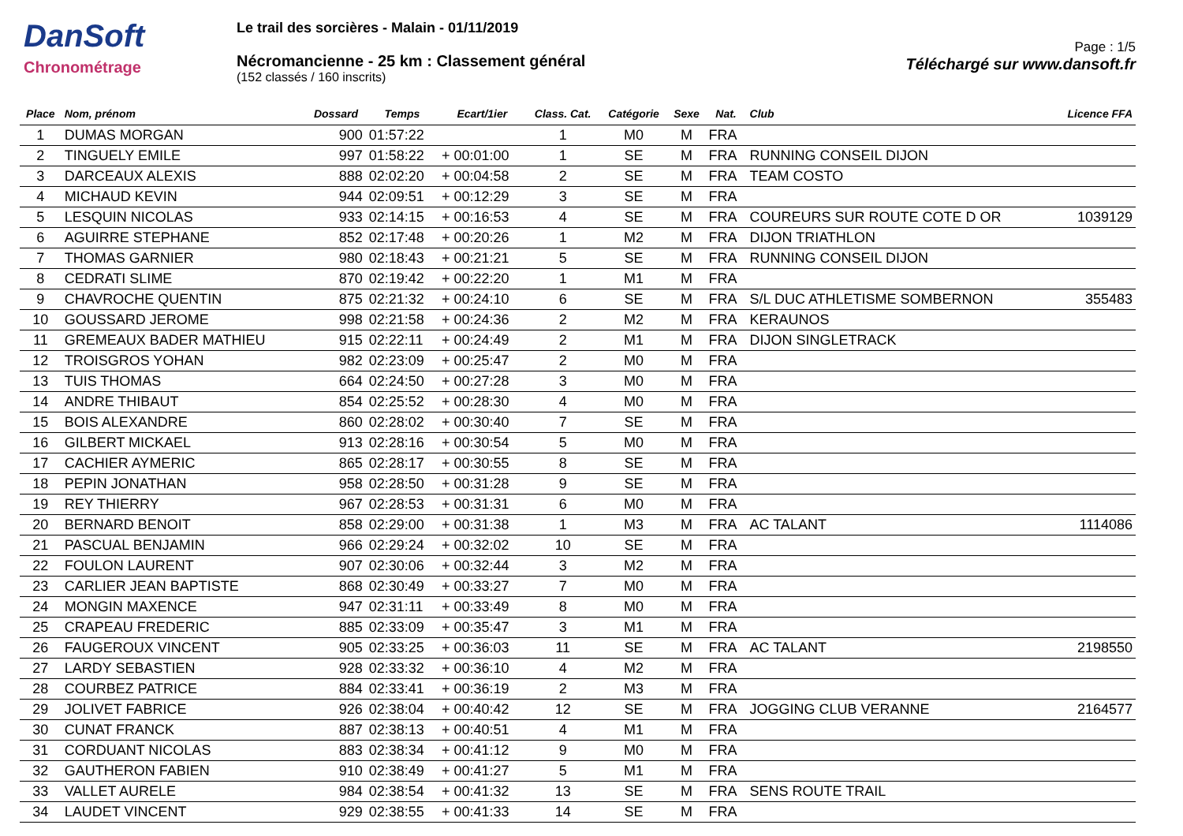DanSoft
Chronométrage
Le trail des sorcières - Malain - 01/11/2019
Nécromancienne - 25 km : Classement général
(152 classés / 160 inscrits)
Page : 1/5
Téléchargé sur www.dansoft.fr
| Place | Nom, prénom | Dossard | Temps | Ecart/1ier | Class. Cat. | Catégorie | Sexe | Nat. | Club | Licence FFA |
| --- | --- | --- | --- | --- | --- | --- | --- | --- | --- | --- |
| 1 | DUMAS MORGAN | 900 | 01:57:22 | | 1 | M0 | M | FRA | | |
| 2 | TINGUELY EMILE | 997 | 01:58:22 | + 00:01:00 | 1 | SE | M | FRA | RUNNING CONSEIL DIJON | |
| 3 | DARCEAUX ALEXIS | 888 | 02:02:20 | + 00:04:58 | 2 | SE | M | FRA | TEAM COSTO | |
| 4 | MICHAUD KEVIN | 944 | 02:09:51 | + 00:12:29 | 3 | SE | M | FRA | | |
| 5 | LESQUIN NICOLAS | 933 | 02:14:15 | + 00:16:53 | 4 | SE | M | FRA | COUREURS SUR ROUTE COTE D OR | 1039129 |
| 6 | AGUIRRE STEPHANE | 852 | 02:17:48 | + 00:20:26 | 1 | M2 | M | FRA | DIJON TRIATHLON | |
| 7 | THOMAS GARNIER | 980 | 02:18:43 | + 00:21:21 | 5 | SE | M | FRA | RUNNING CONSEIL DIJON | |
| 8 | CEDRATI SLIME | 870 | 02:19:42 | + 00:22:20 | 1 | M1 | M | FRA | | |
| 9 | CHAVROCHE QUENTIN | 875 | 02:21:32 | + 00:24:10 | 6 | SE | M | FRA | S/L DUC ATHLETISME SOMBERNON | 355483 |
| 10 | GOUSSARD JEROME | 998 | 02:21:58 | + 00:24:36 | 2 | M2 | M | FRA | KERAUNOS | |
| 11 | GREMEAUX BADER MATHIEU | 915 | 02:22:11 | + 00:24:49 | 2 | M1 | M | FRA | DIJON SINGLETRACK | |
| 12 | TROISGROS YOHAN | 982 | 02:23:09 | + 00:25:47 | 2 | M0 | M | FRA | | |
| 13 | TUIS THOMAS | 664 | 02:24:50 | + 00:27:28 | 3 | M0 | M | FRA | | |
| 14 | ANDRE THIBAUT | 854 | 02:25:52 | + 00:28:30 | 4 | M0 | M | FRA | | |
| 15 | BOIS ALEXANDRE | 860 | 02:28:02 | + 00:30:40 | 7 | SE | M | FRA | | |
| 16 | GILBERT MICKAEL | 913 | 02:28:16 | + 00:30:54 | 5 | M0 | M | FRA | | |
| 17 | CACHIER AYMERIC | 865 | 02:28:17 | + 00:30:55 | 8 | SE | M | FRA | | |
| 18 | PEPIN JONATHAN | 958 | 02:28:50 | + 00:31:28 | 9 | SE | M | FRA | | |
| 19 | REY THIERRY | 967 | 02:28:53 | + 00:31:31 | 6 | M0 | M | FRA | | |
| 20 | BERNARD BENOIT | 858 | 02:29:00 | + 00:31:38 | 1 | M3 | M | FRA | AC TALANT | 1114086 |
| 21 | PASCUAL BENJAMIN | 966 | 02:29:24 | + 00:32:02 | 10 | SE | M | FRA | | |
| 22 | FOULON LAURENT | 907 | 02:30:06 | + 00:32:44 | 3 | M2 | M | FRA | | |
| 23 | CARLIER JEAN BAPTISTE | 868 | 02:30:49 | + 00:33:27 | 7 | M0 | M | FRA | | |
| 24 | MONGIN MAXENCE | 947 | 02:31:11 | + 00:33:49 | 8 | M0 | M | FRA | | |
| 25 | CRAPEAU FREDERIC | 885 | 02:33:09 | + 00:35:47 | 3 | M1 | M | FRA | | |
| 26 | FAUGEROUX VINCENT | 905 | 02:33:25 | + 00:36:03 | 11 | SE | M | FRA | AC TALANT | 2198550 |
| 27 | LARDY SEBASTIEN | 928 | 02:33:32 | + 00:36:10 | 4 | M2 | M | FRA | | |
| 28 | COURBEZ PATRICE | 884 | 02:33:41 | + 00:36:19 | 2 | M3 | M | FRA | | |
| 29 | JOLIVET FABRICE | 926 | 02:38:04 | + 00:40:42 | 12 | SE | M | FRA | JOGGING CLUB VERANNE | 2164577 |
| 30 | CUNAT FRANCK | 887 | 02:38:13 | + 00:40:51 | 4 | M1 | M | FRA | | |
| 31 | CORDUANT NICOLAS | 883 | 02:38:34 | + 00:41:12 | 9 | M0 | M | FRA | | |
| 32 | GAUTHERON FABIEN | 910 | 02:38:49 | + 00:41:27 | 5 | M1 | M | FRA | | |
| 33 | VALLET AURELE | 984 | 02:38:54 | + 00:41:32 | 13 | SE | M | FRA | SENS ROUTE TRAIL | |
| 34 | LAUDET VINCENT | 929 | 02:38:55 | + 00:41:33 | 14 | SE | M | FRA | | |